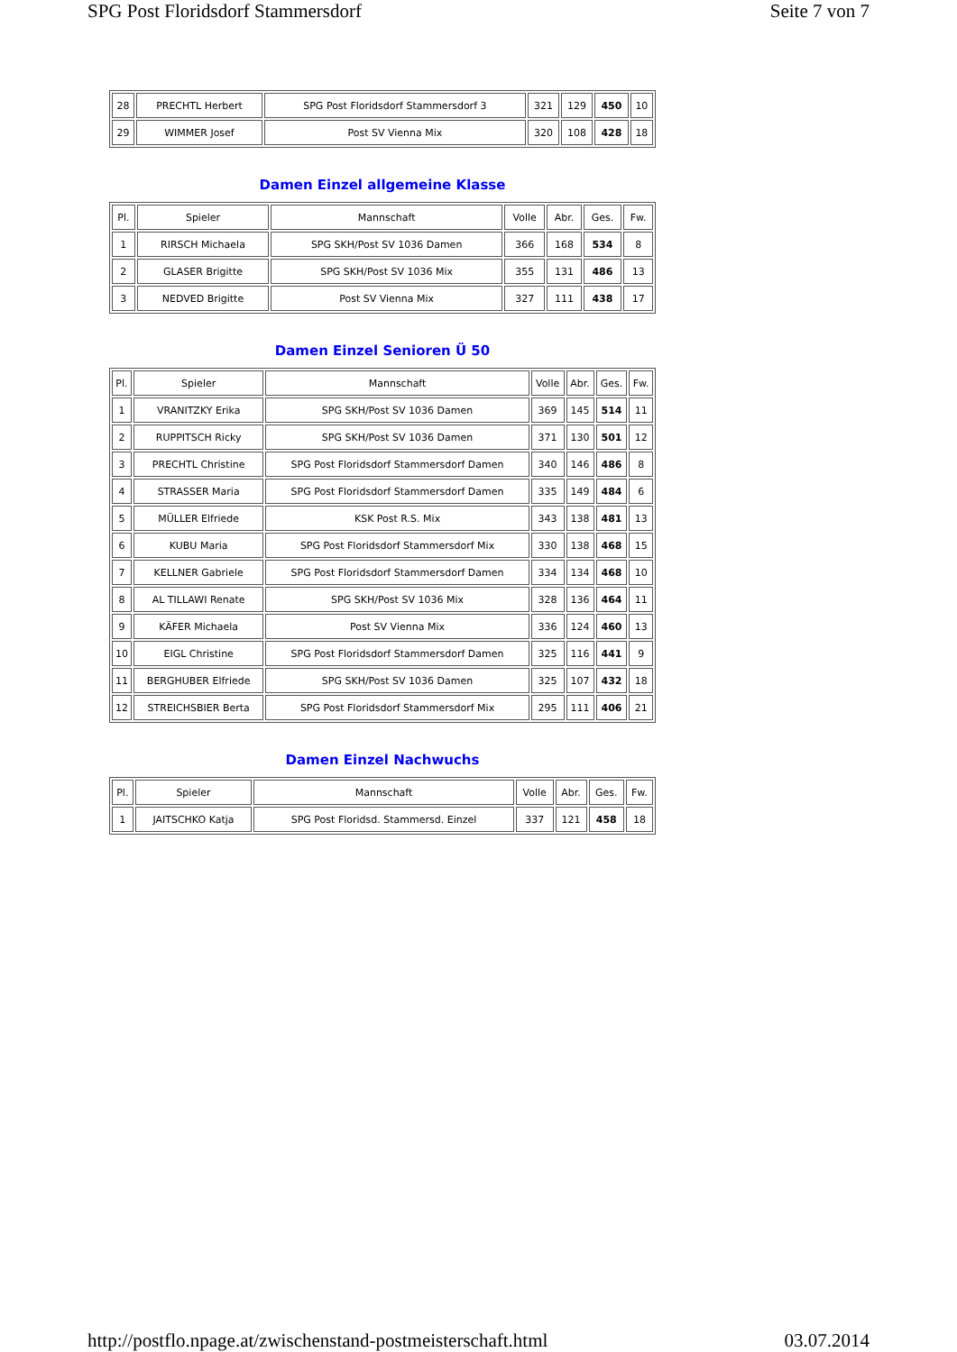SPG Post Floridsdorf Stammersdorf Seite 7 von 7
| 28 | PRECHTL Herbert | SPG Post Floridsdorf Stammersdorf 3 | 321 | 129 | 450 | 10 |
| 29 | WIMMER Josef | Post SV Vienna Mix | 320 | 108 | 428 | 18 |
Damen Einzel allgemeine Klasse
| Pl. | Spieler | Mannschaft | Volle | Abr. | Ges. | Fw. |
| --- | --- | --- | --- | --- | --- | --- |
| 1 | RIRSCH Michaela | SPG SKH/Post SV 1036 Damen | 366 | 168 | 534 | 8 |
| 2 | GLASER Brigitte | SPG SKH/Post SV 1036 Mix | 355 | 131 | 486 | 13 |
| 3 | NEDVED Brigitte | Post SV Vienna Mix | 327 | 111 | 438 | 17 |
Damen Einzel Senioren Ü 50
| Pl. | Spieler | Mannschaft | Volle | Abr. | Ges. | Fw. |
| --- | --- | --- | --- | --- | --- | --- |
| 1 | VRANITZKY Erika | SPG SKH/Post SV 1036 Damen | 369 | 145 | 514 | 11 |
| 2 | RUPPITSCH Ricky | SPG SKH/Post SV 1036 Damen | 371 | 130 | 501 | 12 |
| 3 | PRECHTL Christine | SPG Post Floridsdorf Stammersdorf Damen | 340 | 146 | 486 | 8 |
| 4 | STRASSER Maria | SPG Post Floridsdorf Stammersdorf Damen | 335 | 149 | 484 | 6 |
| 5 | MÜLLER Elfriede | KSK Post R.S. Mix | 343 | 138 | 481 | 13 |
| 6 | KUBU Maria | SPG Post Floridsdorf Stammersdorf Mix | 330 | 138 | 468 | 15 |
| 7 | KELLNER Gabriele | SPG Post Floridsdorf Stammersdorf Damen | 334 | 134 | 468 | 10 |
| 8 | AL TILLAWI Renate | SPG SKH/Post SV 1036 Mix | 328 | 136 | 464 | 11 |
| 9 | KÄFER Michaela | Post SV Vienna Mix | 336 | 124 | 460 | 13 |
| 10 | EIGL Christine | SPG Post Floridsdorf Stammersdorf Damen | 325 | 116 | 441 | 9 |
| 11 | BERGHUBER Elfriede | SPG SKH/Post SV 1036 Damen | 325 | 107 | 432 | 18 |
| 12 | STREICHSBIER Berta | SPG Post Floridsdorf Stammersdorf Mix | 295 | 111 | 406 | 21 |
Damen Einzel Nachwuchs
| Pl. | Spieler | Mannschaft | Volle | Abr. | Ges. | Fw. |
| --- | --- | --- | --- | --- | --- | --- |
| 1 | JAITSCHKO Katja | SPG Post Floridsd. Stammersd. Einzel | 337 | 121 | 458 | 18 |
http://postflo.npage.at/zwischenstand-postmeisterschaft.html 03.07.2014